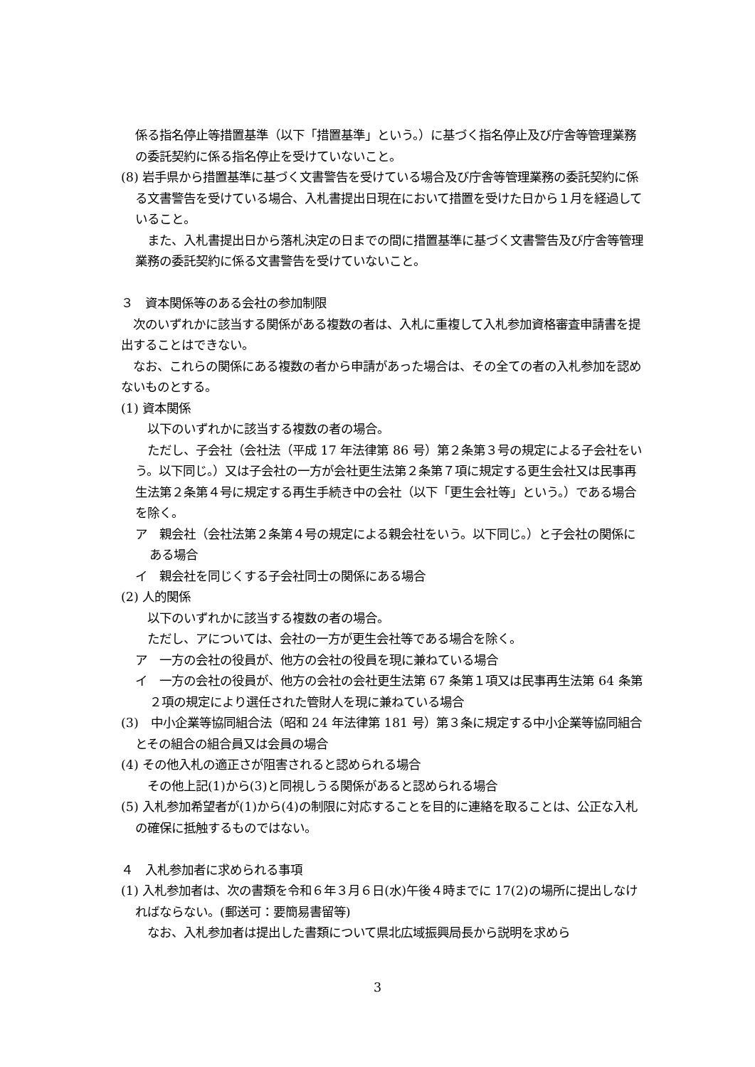係る指名停止等措置基準（以下「措置基準」という。）に基づく指名停止及び庁舎等管理業務の委託契約に係る指名停止を受けていないこと。
(8) 岩手県から措置基準に基づく文書警告を受けている場合及び庁舎等管理業務の委託契約に係る文書警告を受けている場合、入札書提出日現在において措置を受けた日から１月を経過していること。
　また、入札書提出日から落札決定の日までの間に措置基準に基づく文書警告及び庁舎等管理業務の委託契約に係る文書警告を受けていないこと。
３　資本関係等のある会社の参加制限
　次のいずれかに該当する関係がある複数の者は、入札に重複して入札参加資格審査申請書を提出することはできない。
　なお、これらの関係にある複数の者から申請があった場合は、その全ての者の入札参加を認めないものとする。
(1) 資本関係
　以下のいずれかに該当する複数の者の場合。
　ただし、子会社（会社法（平成 17 年法律第 86 号）第２条第３号の規定による子会社をいう。以下同じ。）又は子会社の一方が会社更生法第２条第７項に規定する更生会社又は民事再生法第２条第４号に規定する再生手続き中の会社（以下「更生会社等」という。）である場合を除く。
ア　親会社（会社法第２条第４号の規定による親会社をいう。以下同じ。）と子会社の関係にある場合
イ　親会社を同じくする子会社同士の関係にある場合
(2) 人的関係
　以下のいずれかに該当する複数の者の場合。
　ただし、アについては、会社の一方が更生会社等である場合を除く。
ア　一方の会社の役員が、他方の会社の役員を現に兼ねている場合
イ　一方の会社の役員が、他方の会社の会社更生法第 67 条第１項又は民事再生法第 64 条第２項の規定により選任された管財人を現に兼ねている場合
(3)　中小企業等協同組合法（昭和 24 年法律第 181 号）第３条に規定する中小企業等協同組合とその組合の組合員又は会員の場合
(4) その他入札の適正さが阻害されると認められる場合
　その他上記(1)から(3)と同視しうる関係があると認められる場合
(5) 入札参加希望者が(1)から(4)の制限に対応することを目的に連絡を取ることは、公正な入札の確保に抵触するものではない。
４　入札参加者に求められる事項
(1) 入札参加者は、次の書類を令和６年３月６日(水)午後４時までに 17(2)の場所に提出しなければならない。(郵送可：要簡易書留等)
　なお、入札参加者は提出した書類について県北広域振興局長から説明を求めら
3